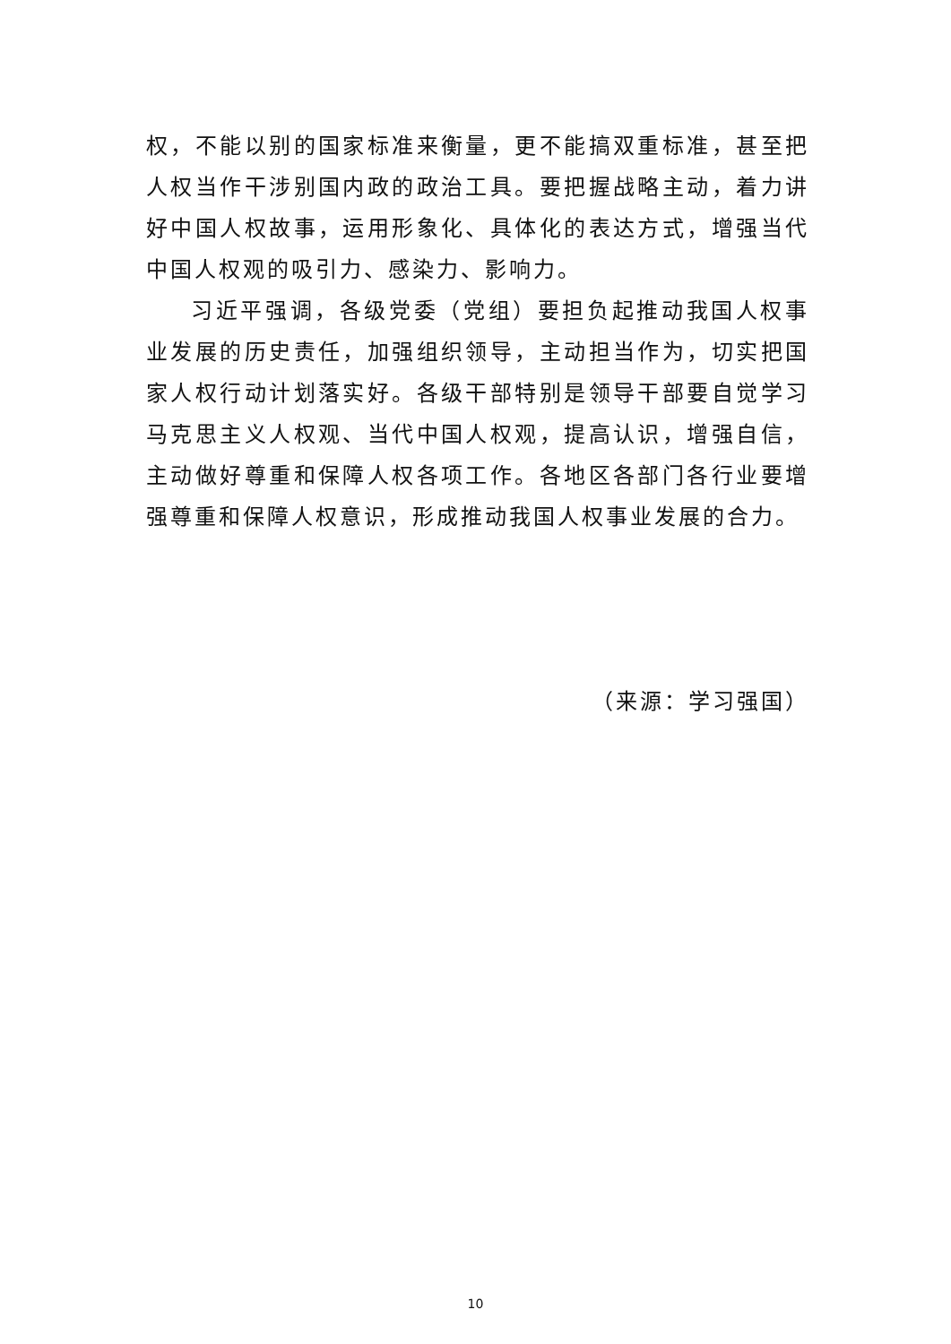权，不能以别的国家标准来衡量，更不能搞双重标准，甚至把人权当作干涉别国内政的政治工具。要把握战略主动，着力讲好中国人权故事，运用形象化、具体化的表达方式，增强当代中国人权观的吸引力、感染力、影响力。
习近平强调，各级党委（党组）要担负起推动我国人权事业发展的历史责任，加强组织领导，主动担当作为，切实把国家人权行动计划落实好。各级干部特别是领导干部要自觉学习马克思主义人权观、当代中国人权观，提高认识，增强自信，主动做好尊重和保障人权各项工作。各地区各部门各行业要增强尊重和保障人权意识，形成推动我国人权事业发展的合力。
（来源：学习强国）
10